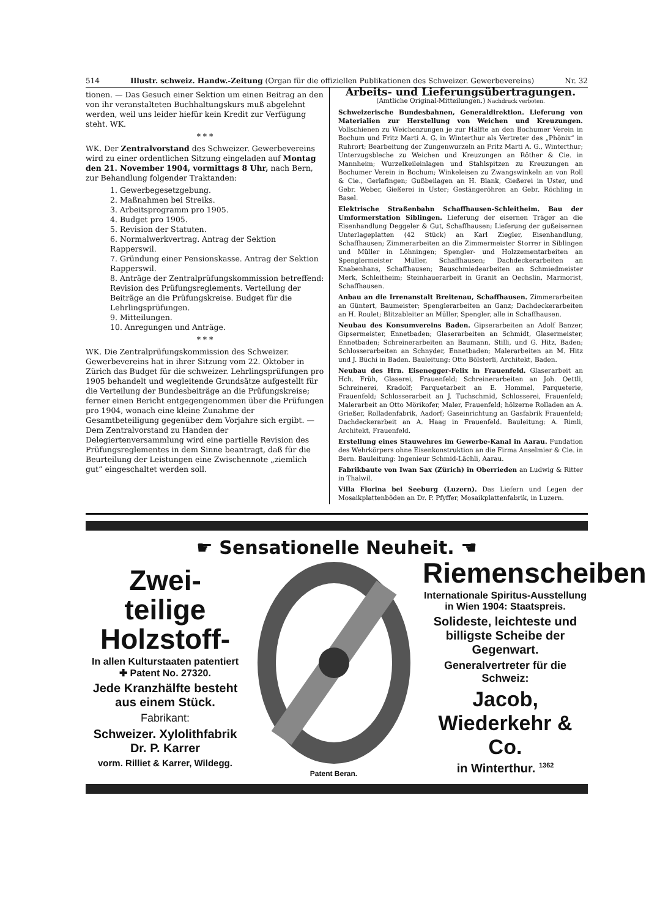514 Illustr. schweiz. Handw.-Zeitung (Organ für die offiziellen Publikationen des Schweizer. Gewerbevereins) Nr. 32
tionen. — Das Gesuch einer Sektion um einen Beitrag an den von ihr veranstalteten Buchhaltungskurs muß abgelehnt werden, weil uns leider hiefür kein Kredit zur Verfügung steht. WK.
* * *
WK. Der Zentralvorstand des Schweizer. Gewerbevereins wird zu einer ordentlichen Sitzung eingeladen auf Montag den 21. November 1904, vormittags 8 Uhr, nach Bern, zur Behandlung folgender Traktanden:
1. Gewerbegesetzgebung.
2. Maßnahmen bei Streiks.
3. Arbeitsprogramm pro 1905.
4. Budget pro 1905.
5. Revision der Statuten.
6. Normalwerkvertrag. Antrag der Sektion Rapperswil.
7. Gründung einer Pensionskasse. Antrag der Sektion Rapperswil.
8. Anträge der Zentralprüfungskommission betreffend: Revision des Prüfungsreglements. Verteilung der Beiträge an die Prüfungskreise. Budget für die Lehrlingsprüfungen.
9. Mitteilungen.
10. Anregungen und Anträge.
* * *
WK. Die Zentralprüfungskommission des Schweizer. Gewerbevereins hat in ihrer Sitzung vom 22. Oktober in Zürich das Budget für die schweizer. Lehrlingsprüfungen pro 1905 behandelt und wegleitende Grundsätze aufgestellt für die Verteilung der Bundesbeiträge an die Prüfungskreise; ferner einen Bericht entgegengenommen über die Prüfungen pro 1904, wonach eine kleine Zunahme der Gesamtbeteiligung gegenüber dem Vorjahre sich ergibt. — Dem Zentralvorstand zu Handen der Delegiertenversammlung wird eine partielle Revision des Prüfungsreglementes in dem Sinne beantragt, daß für die Beurteilung der Leistungen eine Zwischennote „ziemlich gut“ eingeschaltet werden soll.
Arbeits- und Lieferungsübertragungen.
(Amtliche Original-Mitteilungen.) Nachdruck verboten.
Schweizerische Bundesbahnen, Generaldirektion. Lieferung von Materialien zur Herstellung von Weichen und Kreuzungen. Vollschienen zu Weichenzungen je zur Hälfte an den Bochumer Verein in Bochum und Fritz Marti A. G. in Winterthur als Vertreter des „Phönix“ in Ruhrort; Bearbeitung der Zungenwurzeln an Fritz Marti A. G., Winterthur; Unterzugsbleche zu Weichen und Kreuzungen an Röther & Cie. in Mannheim; Wurzelkeileinlagen und Stahlspitzen zu Kreuzungen an Bochumer Verein in Bochum; Winkeleisen zu Zwangswinkeln an von Roll & Cie., Gerlafingen; Gußbeilagen an H. Blank, Gießerei in Uster, und Gebr. Weber, Gießerei in Uster; Gestängeröhren an Gebr. Röchling in Basel.
Elektrische Straßenbahn Schaffhausen-Schleitheim. Bau der Umformerstation Siblingen. Lieferung der eisernen Träger an die Eisenhandlung Deggeler & Gut, Schaffhausen; Lieferung der gußeisernen Unterlageplatten (42 Stück) an Karl Ziegler, Eisenhandlung, Schaffhausen; Zimmerarbeiten an die Zimmermeister Storrer in Siblingen und Müller in Löhningen; Spengler- und Holzzementarbeiten an Spenglermeister Müller, Schaffhausen; Dachdeckerarbeiten an Knabenhans, Schaffhausen; Bauschmiedearbeiten an Schmiedmeister Merk, Schleitheim; Steinhauerarbeit in Granit an Oechslin, Marmorist, Schaffhausen.
Anbau an die Irrenanstalt Breitenau, Schaffhausen. Zimmerarbeiten an Güntert, Baumeister; Spenglerarbeiten an Ganz; Dachdeckerarbeiten an H. Roulet; Blitzableiter an Müller, Spengler, alle in Schaffhausen.
Neubau des Konsumvereins Baden. Gipserarbeiten an Adolf Banzer, Gipsermeister, Ennetbaden; Glaserarbeiten an Schmidt, Glasermeister, Ennetbaden; Schreinerarbeiten an Baumann, Stilli, und G. Hitz, Baden; Schlosserarbeiten an Schnyder, Ennetbaden; Malerarbeiten an M. Hitz und J. Büchi in Baden. Bauleitung: Otto Bölsterli, Architekt, Baden.
Neubau des Hrn. Eisenegger-Felix in Frauenfeld. Glaserarbeit an Hch. Früh, Glaserei, Frauenfeld; Schreinerarbeiten an Joh. Oettli, Schreinerei, Kradolf; Parquetarbeit an E. Hommel, Parqueterie, Frauenfeld; Schlosserarbeit an J. Tuchschmid, Schlosserei, Frauenfeld; Malerarbeit an Otto Mörikofer, Maler, Frauenfeld; hölzerne Rolladen an A. Grießer, Rolladenfabrik, Aadorf; Gaseinrichtung an Gasfabrik Frauenfeld; Dachdeckerarbeit an A. Haag in Frauenfeld. Bauleitung: A. Rimli, Architekt, Frauenfeld.
Erstellung eines Stauwehres im Gewerbe-Kanal in Aarau. Fundation des Wehrkörpers ohne Eisenkonstruktion an die Firma Anselmier & Cie. in Bern. Bauleitung: Ingenieur Schmid-Lächli, Aarau.
Fabrikbaute von Iwan Sax (Zürich) in Oberrieden an Ludwig & Ritter in Thalwil.
Villa Florina bei Seeburg (Luzern). Das Liefern und Legen der Mosaikplattenböden an Dr. P. Pfyffer, Mosaikplattenfabrik, in Luzern.
☛ Sensationelle Neuheit. ☚
Zwei- teilige Holzstoff-
In allen Kulturstaaten patentiert
✚ Patent No. 27320.
Jede Kranzhälfte besteht aus einem Stück.
Fabrikant:
Schweizer. Xylolithfabrik
Dr. P. Karrer
vorm. Rilliet & Karrer, Wildegg.
Patent Beran.
Riemenscheiben
Internationale Spiritus-Ausstellung in Wien 1904: Staatspreis.
Solideste, leichteste und billigste Scheibe der Gegenwart.
Generalvertreter für die Schweiz:
Jacob, Wiederkehr & Co.
in Winterthur. <sup>1362</sup>